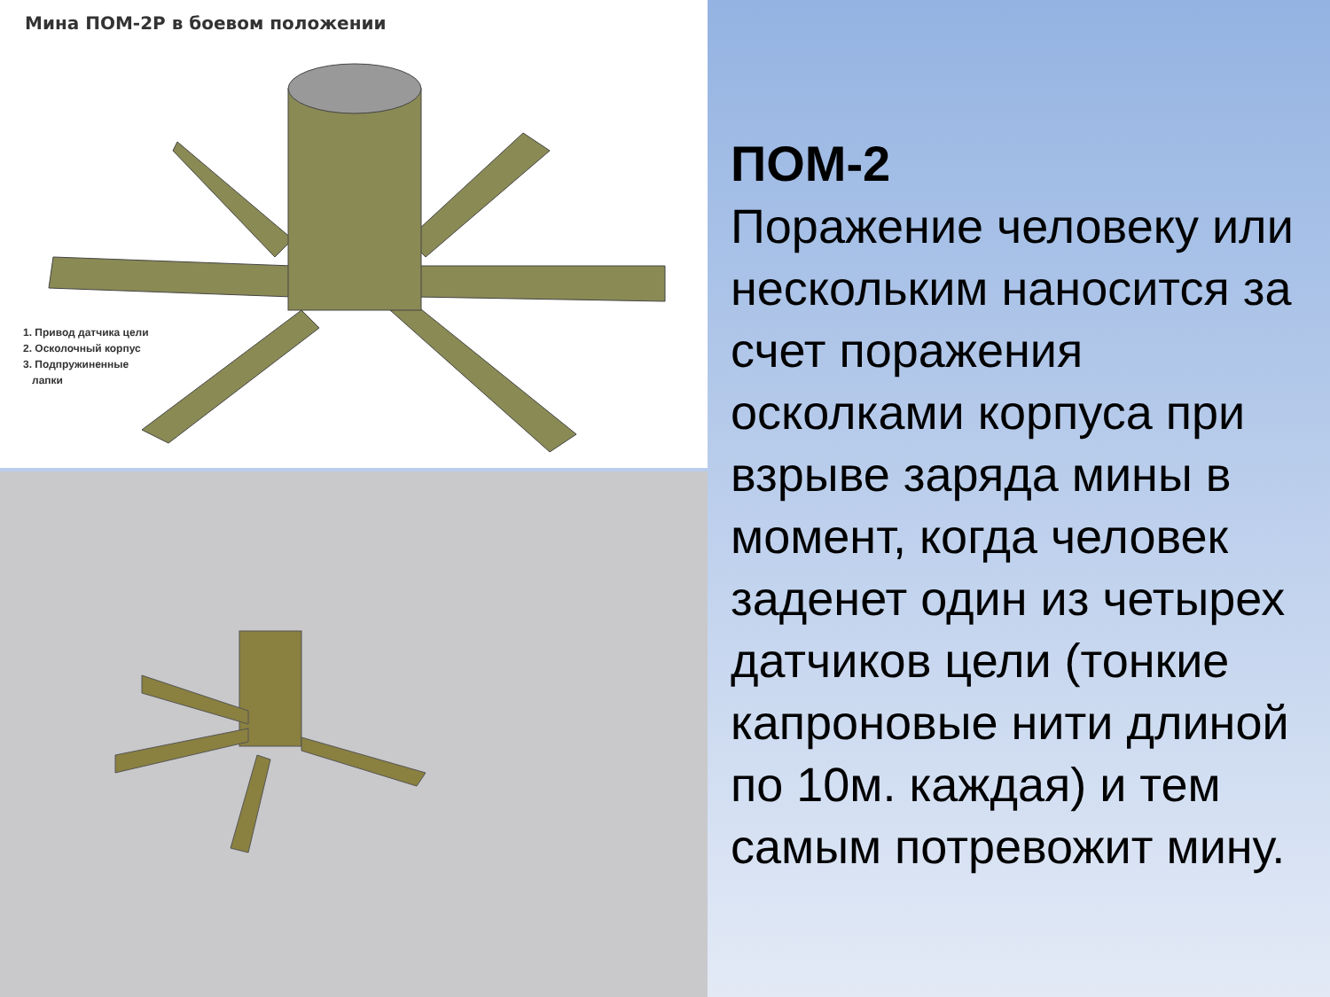Мина ПОМ-2Р в боевом положении
1. Привод датчика цели
2. Осколочный корпус
3. Подпружиненные
лапки
ПОМ-2
Поражение человеку или нескольким наносится за счет поражения осколками корпуса при взрыве заряда мины в момент, когда человек заденет один из четырех датчиков цели (тонкие капроновые нити длиной по 10м. каждая) и тем самым потревожит мину.